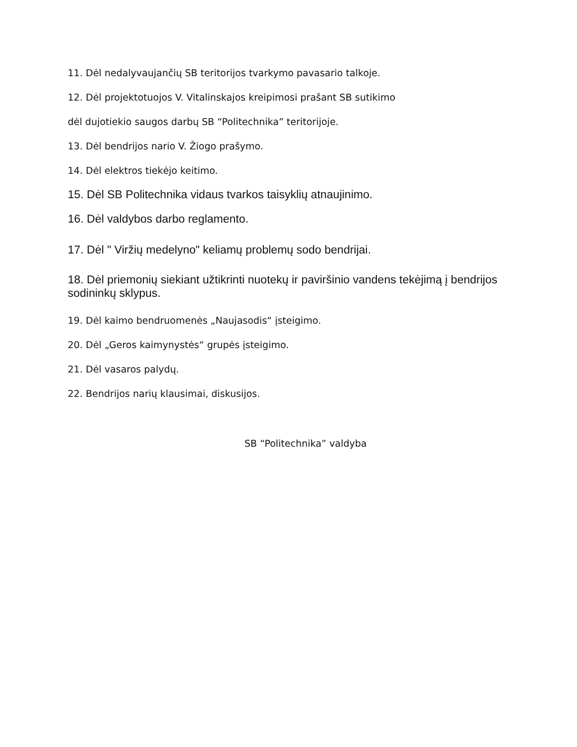11. Dėl nedalyvaujančių SB teritorijos tvarkymo pavasario talkoje.
12. Dėl projektotuojos V. Vitalinskajos kreipimosi prašant SB sutikimo
dėl dujotiekio saugos darbų SB “Politechnika” teritorijoje.
13. Dėl bendrijos nario V. Žiogo prašymo.
14. Dėl elektros tiekėjo keitimo.
15. Dėl SB Politechnika vidaus tvarkos taisyklių atnaujinimo.
16. Dėl valdybos darbo reglamento.
17. Dėl " Viržių medelyno" keliamų problemų sodo bendrijai.
18. Dėl priemonių siekiant užtikrinti nuotekų ir paviršinio vandens tekėjimą į bendrijos sodininkų sklypus.
19. Dėl kaimo bendruomenės „Naujasodis“ įsteigimo.
20. Dėl „Geros kaimynystės“ grupės įsteigimo.
21. Dėl vasaros palydų.
22. Bendrijos narių klausimai, diskusijos.
SB “Politechnika” valdyba